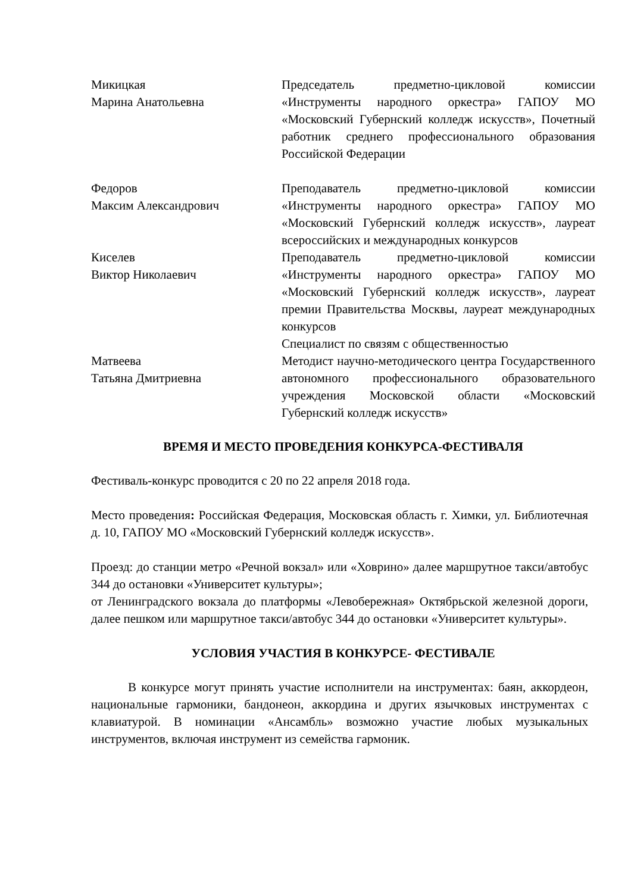Микицкая
Марина Анатольевна
Председатель предметно-цикловой комиссии «Инструменты народного оркестра» ГАПОУ МО «Московский Губернский колледж искусств», Почетный работник среднего профессионального образования Российской Федерации
Федоров
Максим Александрович
Преподаватель предметно-цикловой комиссии «Инструменты народного оркестра» ГАПОУ МО «Московский Губернский колледж искусств», лауреат всероссийских и международных конкурсов
Киселев
Виктор Николаевич
Преподаватель предметно-цикловой комиссии «Инструменты народного оркестра» ГАПОУ МО «Московский Губернский колледж искусств», лауреат премии Правительства Москвы, лауреат международных конкурсов
Специалист по связям с общественностью
Матвеева
Татьяна Дмитриевна
Методист научно-методического центра Государственного автономного профессионального образовательного учреждения Московской области «Московский Губернский колледж искусств»
ВРЕМЯ И МЕСТО ПРОВЕДЕНИЯ КОНКУРСА-ФЕСТИВАЛЯ
Фестиваль-конкурс проводится с 20 по 22 апреля 2018 года.
Место проведения: Российская Федерация, Московская область г. Химки, ул. Библиотечная д. 10, ГАПОУ МО «Московский Губернский колледж искусств».
Проезд: до станции метро «Речной вокзал» или «Ховрино» далее маршрутное такси/автобус 344 до остановки «Университет культуры»;
от Ленинградского вокзала до платформы «Левобережная» Октябрьской железной дороги, далее пешком или маршрутное такси/автобус 344 до остановки «Университет культуры».
УСЛОВИЯ УЧАСТИЯ В КОНКУРСЕ- ФЕСТИВАЛЕ
В конкурсе могут принять участие исполнители на инструментах: баян, аккордеон, национальные гармоники, бандонеон, аккордина и других язычковых инструментах с клавиатурой. В номинации «Ансамбль» возможно участие любых музыкальных инструментов, включая инструмент из семейства гармоник.